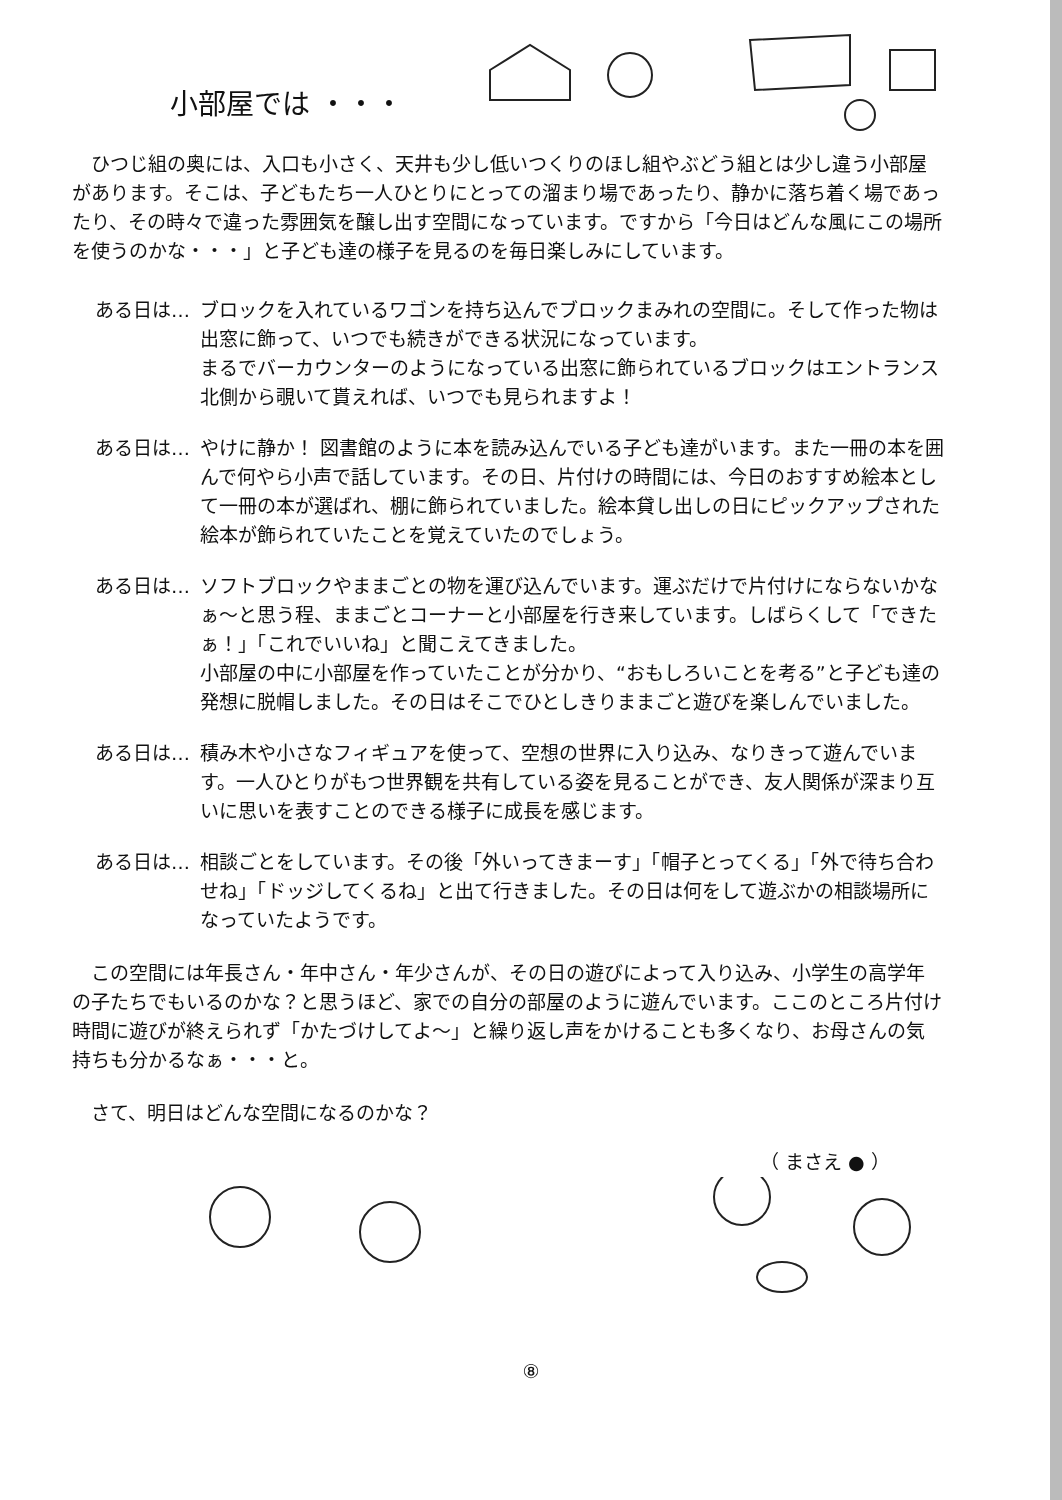小部屋では ・・・
　ひつじ組の奥には、入口も小さく、天井も少し低いつくりのほし組やぶどう組とは少し違う小部屋があります。そこは、子どもたち一人ひとりにとっての溜まり場であったり、静かに落ち着く場であったり、その時々で違った雰囲気を醸し出す空間になっています。ですから「今日はどんな風にこの場所を使うのかな・・・」と子ども達の様子を見るのを毎日楽しみにしています。
ある日は… ブロックを入れているワゴンを持ち込んでブロックまみれの空間に。そして作った物は出窓に飾って、いつでも続きができる状況になっています。
まるでバーカウンターのようになっている出窓に飾られているブロックはエントランス北側から覗いて貰えれば、いつでも見られますよ！
ある日は… やけに静か！ 図書館のように本を読み込んでいる子ども達がいます。また一冊の本を囲んで何やら小声で話しています。その日、片付けの時間には、今日のおすすめ絵本として一冊の本が選ばれ、棚に飾られていました。絵本貸し出しの日にピックアップされた絵本が飾られていたことを覚えていたのでしょう。
ある日は… ソフトブロックやままごとの物を運び込んでいます。運ぶだけで片付けにならないかなぁ～と思う程、ままごとコーナーと小部屋を行き来しています。しばらくして「できたぁ！」「これでいいね」と聞こえてきました。
小部屋の中に小部屋を作っていたことが分かり、“おもしろいことを考る”と子ども達の発想に脱帽しました。その日はそこでひとしきりままごと遊びを楽しんでいました。
ある日は… 積み木や小さなフィギュアを使って、空想の世界に入り込み、なりきって遊んでいます。一人ひとりがもつ世界観を共有している姿を見ることができ、友人関係が深まり互いに思いを表すことのできる様子に成長を感じます。
ある日は… 相談ごとをしています。その後「外いってきまーす」「帽子とってくる」「外で待ち合わせね」「ドッジしてくるね」と出て行きました。その日は何をして遊ぶかの相談場所になっていたようです。
　この空間には年長さん・年中さん・年少さんが、その日の遊びによって入り込み、小学生の高学年の子たちでもいるのかな？と思うほど、家での自分の部屋のように遊んでいます。ここのところ片付け時間に遊びが終えられず「かたづけしてよ～」と繰り返し声をかけることも多くなり、お母さんの気持ちも分かるなぁ・・・と。
　さて、明日はどんな空間になるのかな？
（ まさえ ● ）
⑧